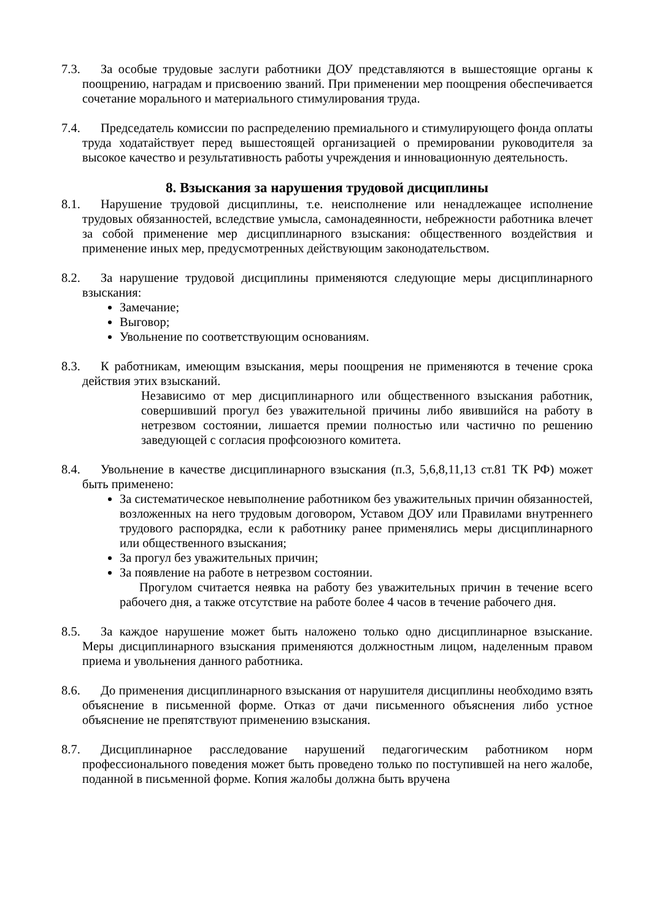7.3. За особые трудовые заслуги работники ДОУ представляются в вышестоящие органы к поощрению, наградам и присвоению званий. При применении мер поощрения обеспечивается сочетание морального и материального стимулирования труда.
7.4. Председатель комиссии по распределению премиального и стимулирующего фонда оплаты труда ходатайствует перед вышестоящей организацией о премировании руководителя за высокое качество и результативность работы учреждения и инновационную деятельность.
8. Взыскания за нарушения трудовой дисциплины
8.1. Нарушение трудовой дисциплины, т.е. неисполнение или ненадлежащее исполнение трудовых обязанностей, вследствие умысла, самонадеянности, небрежности работника влечет за собой применение мер дисциплинарного взыскания: общественного воздействия и применение иных мер, предусмотренных действующим законодательством.
8.2. За нарушение трудовой дисциплины применяются следующие меры дисциплинарного взыскания:
Замечание;
Выговор;
Увольнение по соответствующим основаниям.
8.3. К работникам, имеющим взыскания, меры поощрения не применяются в течение срока действия этих взысканий.
Независимо от мер дисциплинарного или общественного взыскания работник, совершивший прогул без уважительной причины либо явившийся на работу в нетрезвом состоянии, лишается премии полностью или частично по решению заведующей с согласия профсоюзного комитета.
8.4. Увольнение в качестве дисциплинарного взыскания (п.3, 5,6,8,11,13 ст.81 ТК РФ) может быть применено:
За систематическое невыполнение работником без уважительных причин обязанностей, возложенных на него трудовым договором, Уставом ДОУ или Правилами внутреннего трудового распорядка, если к работнику ранее применялись меры дисциплинарного или общественного взыскания;
За прогул без уважительных причин;
За появление на работе в нетрезвом состоянии.
Прогулом считается неявка на работу без уважительных причин в течение всего рабочего дня, а также отсутствие на работе более 4 часов в течение рабочего дня.
8.5. За каждое нарушение может быть наложено только одно дисциплинарное взыскание. Меры дисциплинарного взыскания применяются должностным лицом, наделенным правом приема и увольнения данного работника.
8.6. До применения дисциплинарного взыскания от нарушителя дисциплины необходимо взять объяснение в письменной форме. Отказ от дачи письменного объяснения либо устное объяснение не препятствуют применению взыскания.
8.7. Дисциплинарное расследование нарушений педагогическим работником норм профессионального поведения может быть проведено только по поступившей на него жалобе, поданной в письменной форме. Копия жалобы должна быть вручена